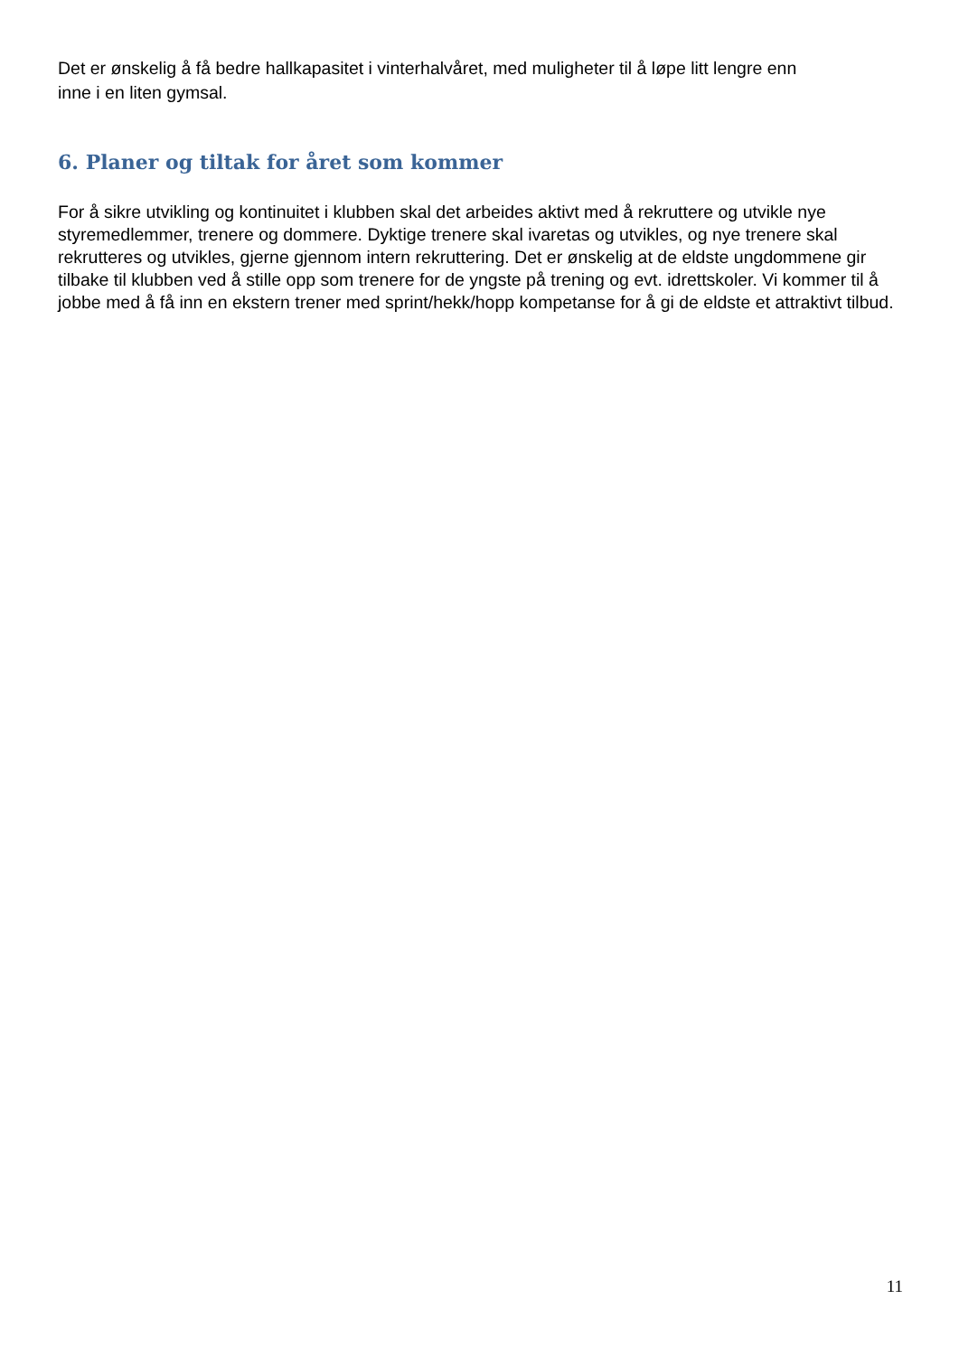Det er ønskelig å få bedre hallkapasitet i vinterhalvåret, med muligheter til å løpe litt lengre enn
inne i en liten gymsal.
6. Planer og tiltak for året som kommer
For å sikre utvikling og kontinuitet i klubben skal det arbeides aktivt med å rekruttere og utvikle nye styremedlemmer, trenere og dommere. Dyktige trenere skal ivaretas og utvikles, og nye trenere skal rekrutteres og utvikles, gjerne gjennom intern rekruttering. Det er ønskelig at de eldste ungdommene gir tilbake til klubben ved å stille opp som trenere for de yngste på trening og evt. idrettskoler. Vi kommer til å jobbe med å få inn en ekstern trener med sprint/hekk/hopp kompetanse for å gi de eldste et attraktivt tilbud.
11